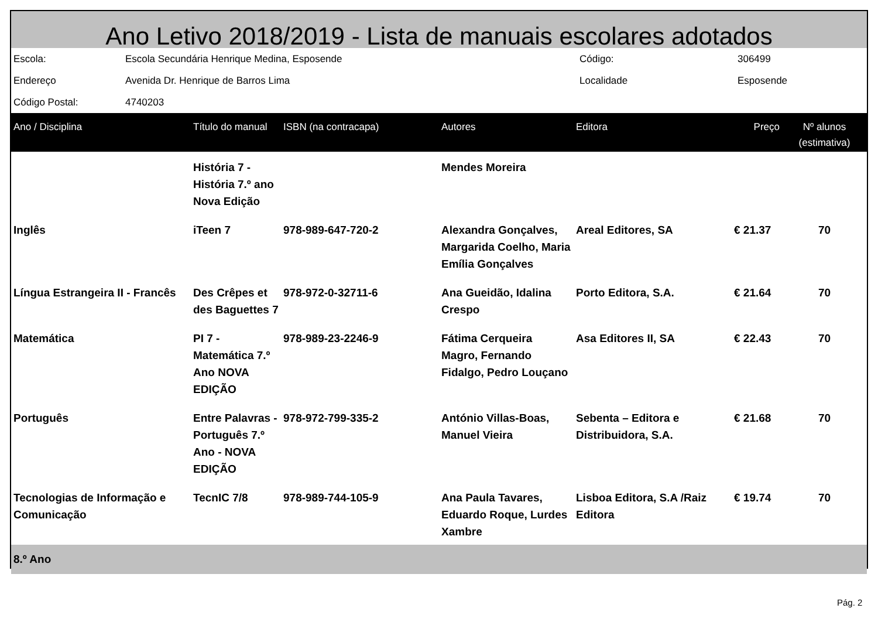Ano Letivo 2018/2019 - Lista de manuais escolares adotados
| Escola: | Escola Secundária Henrique Medina, Esposende | Código: | 306499 |
| Endereço | Avenida Dr. Henrique de Barros Lima | Localidade | Esposende |
| Código Postal: | 4740203 | | |
| Ano / Disciplina | Título do manual | ISBN (na contracapa) | Autores | Editora | Preço | Nº alunos (estimativa) |
| --- | --- | --- | --- | --- | --- | --- |
| | História 7 - História 7.º ano Nova Edição | | Mendes Moreira | | | |
| Inglês | iTeen 7 | 978-989-647-720-2 | Alexandra Gonçalves, Margarida Coelho, Maria Emília Gonçalves | Areal Editores, SA | € 21.37 | 70 |
| Língua Estrangeira II - Francês | Des Crêpes et des Baguettes 7 | 978-972-0-32711-6 | Ana Gueidão, Idalina Crespo | Porto Editora, S.A. | € 21.64 | 70 |
| Matemática | PI 7 - Matemática 7.º Ano NOVA EDIÇÃO | 978-989-23-2246-9 | Fátima Cerqueira Magro, Fernando Fidalgo, Pedro Louçano | Asa Editores II, SA | € 22.43 | 70 |
| Português | Entre Palavras - Português 7.º Ano - NOVA EDIÇÃO | 978-972-799-335-2 | António Villas-Boas, Manuel Vieira | Sebenta – Editora e Distribuidora, S.A. | € 21.68 | 70 |
| Tecnologias de Informação e Comunicação | TecnIC 7/8 | 978-989-744-105-9 | Ana Paula Tavares, Eduardo Roque, Lurdes Xambre | Lisboa Editora, S.A /Raiz Editora | € 19.74 | 70 |
| 8.º Ano | | | | | | |
Pág. 2